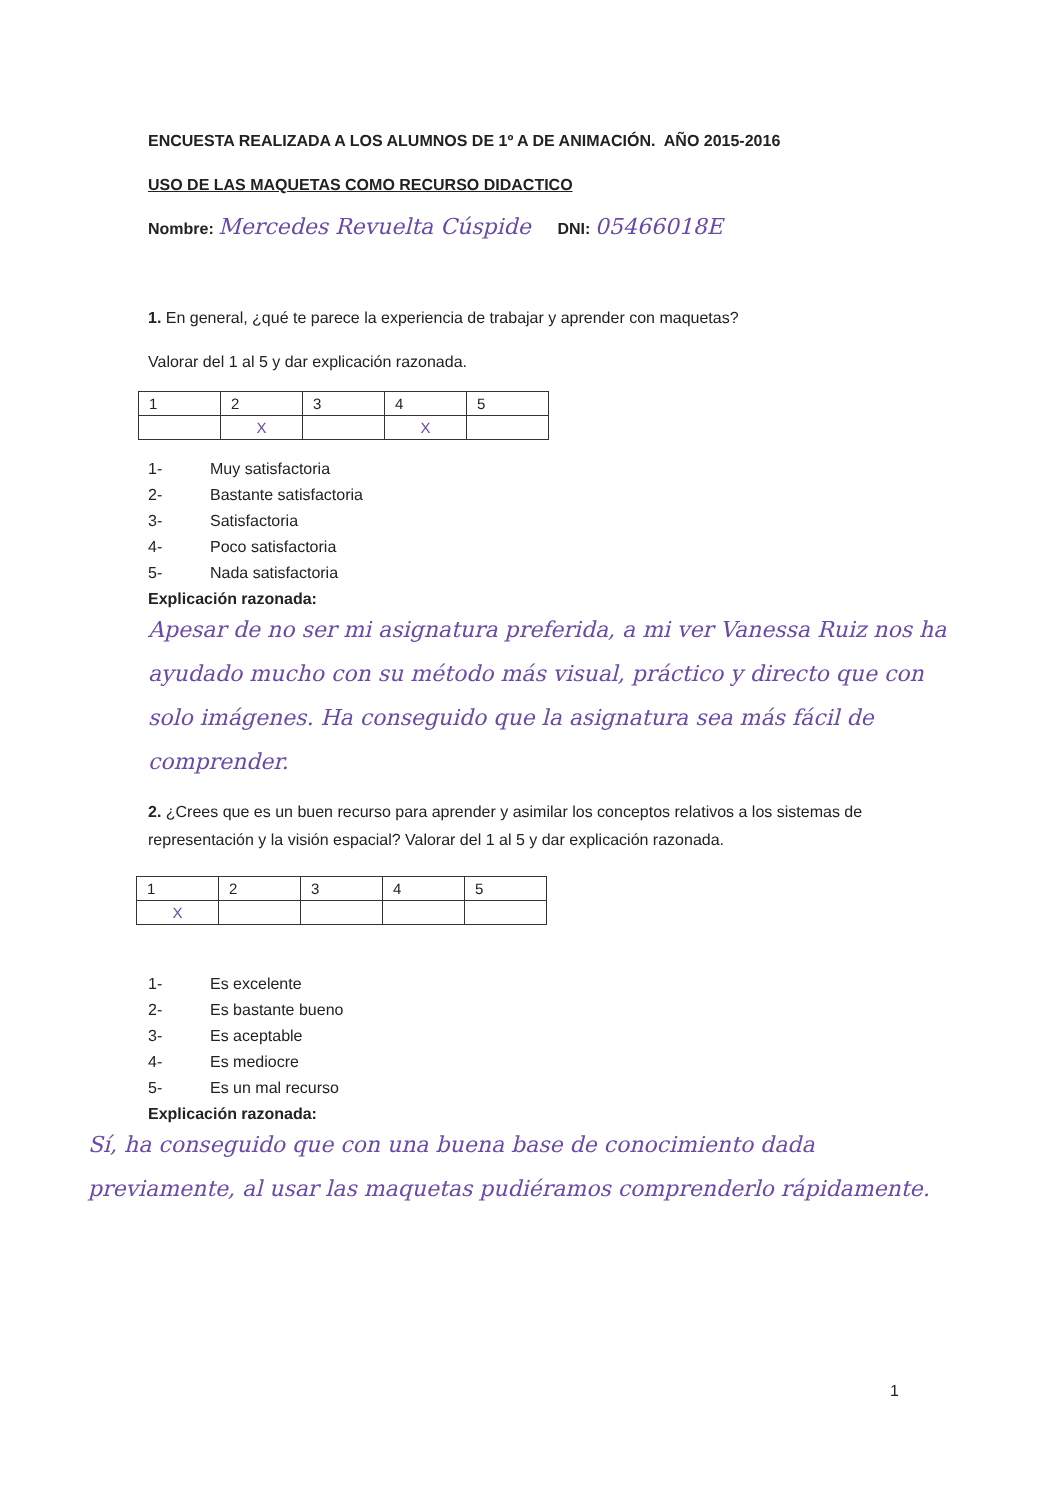ENCUESTA REALIZADA A LOS ALUMNOS DE 1º A DE ANIMACIÓN. AÑO 2015-2016
USO DE LAS MAQUETAS COMO RECURSO DIDACTICO
Nombre: Mercedes Revuelta Cúspide DNI: 05466018E
1. En general, ¿qué te parece la experiencia de trabajar y aprender con maquetas?
Valorar del 1 al 5 y dar explicación razonada.
| 1 | 2 | 3 | 4 | 5 |
| | X | | X | |
1- Muy satisfactoria
2- Bastante satisfactoria
3- Satisfactoria
4- Poco satisfactoria
5- Nada satisfactoria
Explicación razonada:
Apesar de no ser mi asignatura preferida, a mi ver Vanessa Ruiz nos ha ayudado mucho con su método más visual, práctico y directo que con solo imágenes. Ha conseguido que la asignatura sea más fácil de comprender.
2. ¿Crees que es un buen recurso para aprender y asimilar los conceptos relativos a los sistemas de representación y la visión espacial? Valorar del 1 al 5 y dar explicación razonada.
| 1 | 2 | 3 | 4 | 5 |
| X | | | | |
1- Es excelente
2- Es bastante bueno
3- Es aceptable
4- Es mediocre
5- Es un mal recurso
Explicación razonada:
Sí, ha conseguido que con una buena base de conocimiento dada previamente, al usar las maquetas pudiéramos comprenderlo rápidamente.
1